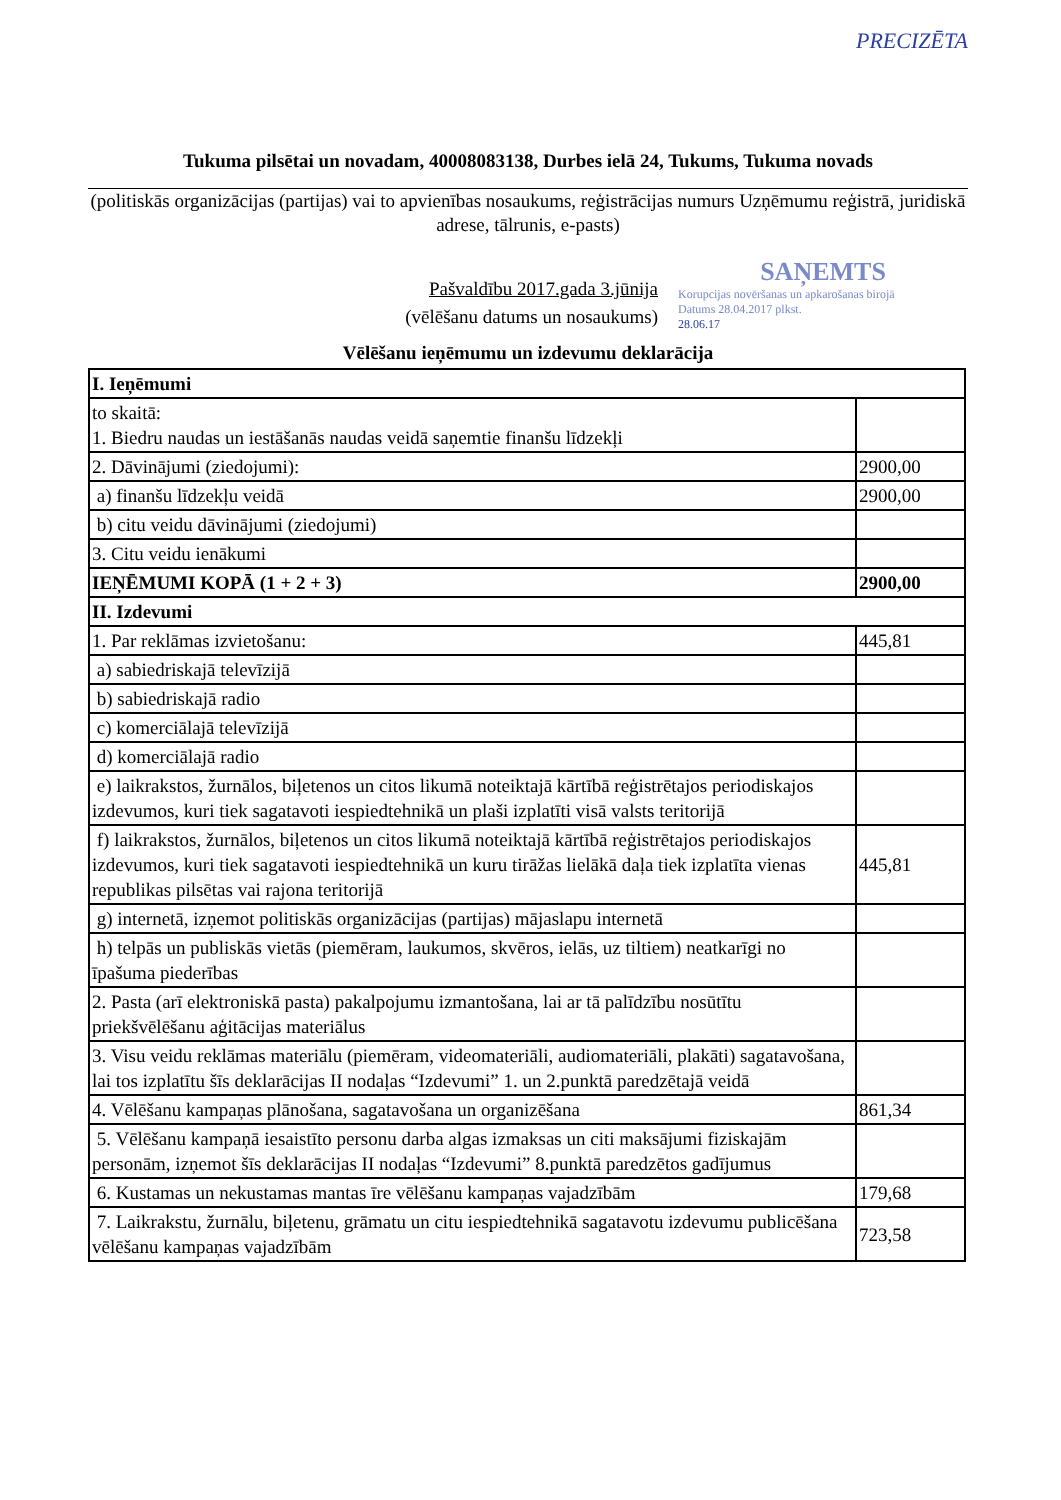PRECIZĒTA
Tukuma pilsētai un novadam, 40008083138, Durbes ielā 24, Tukums, Tukuma novads
(politiskās organizācijas (partijas) vai to apvienības nosaukums, reģistrācijas numurs Uzņēmumu reģistrā, juridiskā adrese, tālrunis, e-pasts)
Pašvaldību 2017.gada 3.jūnija
(vēlēšanu datums un nosaukums)
SAŅEMTS
Korupcijas novēršanas un apkarošanas birojā
Datums 28.04.2017 plkst.
28.06.17
Vēlēšanu ieņēmumu un izdevumu deklarācija
| I. Ieņēmumi | |
| to skaitā: 1. Biedru naudas un iestāšanās naudas veidā saņemtie finanšu līdzekļi | |
| 2. Dāvinājumi (ziedojumi): | 2900,00 |
| a) finanšu līdzekļu veidā | 2900,00 |
| b) citu veidu dāvinājumi (ziedojumi) | |
| 3. Citu veidu ienākumi | |
| IEŅĒMUMI KOPĀ (1 + 2 + 3) | 2900,00 |
| II. Izdevumi | |
| 1. Par reklāmas izvietošanu: | 445,81 |
| a) sabiedriskajā televīzijā | |
| b) sabiedriskajā radio | |
| c) komerciālajā televīzijā | |
| d) komerciālajā radio | |
| e) laikrakstos, žurnālos, biļetenos un citos likumā noteiktajā kārtībā reģistrētajos periodiskajos izdevumos, kuri tiek sagatavoti iespiedtehnikā un plaši izplatīti visā valsts teritorijā | |
| f) laikrakstos, žurnālos, biļetenos un citos likumā noteiktajā kārtībā reģistrētajos periodiskajos izdevumos, kuri tiek sagatavoti iespiedtehnikā un kuru tirāžas lielākā daļa tiek izplatīta vienas republikas pilsētas vai rajona teritorijā | 445,81 |
| g) internetā, izņemot politiskās organizācijas (partijas) mājaslapu internetā | |
| h) telpās un publiskās vietās (piemēram, laukumos, skvēros, ielās, uz tiltiem) neatkarīgi no īpašuma piederības | |
| 2. Pasta (arī elektroniskā pasta) pakalpojumu izmantošana, lai ar tā palīdzību nosūtītu priekšvēlēšanu aģitācijas materiālus | |
| 3. Visu veidu reklāmas materiālu (piemēram, videomateriāli, audiomateriāli, plakāti) sagatavošana, lai tos izplatītu šīs deklarācijas II nodaļas “Izdevumi” 1. un 2.punktā paredzētajā veidā | |
| 4. Vēlēšanu kampaņas plānošana, sagatavošana un organizēšana | 861,34 |
| 5. Vēlēšanu kampaņā iesaistīto personu darba algas izmaksas un citi maksājumi fiziskajām personām, izņemot šīs deklarācijas II nodaļas “Izdevumi” 8.punktā paredzētos gadījumus | |
| 6. Kustamas un nekustamas mantas īre vēlēšanu kampaņas vajadzībām | 179,68 |
| 7. Laikrakstu, žurnālu, biļetenu, grāmatu un citu iespiedtehnikā sagatavotu izdevumu publicēšana vēlēšanu kampaņas vajadzībām | 723,58 |